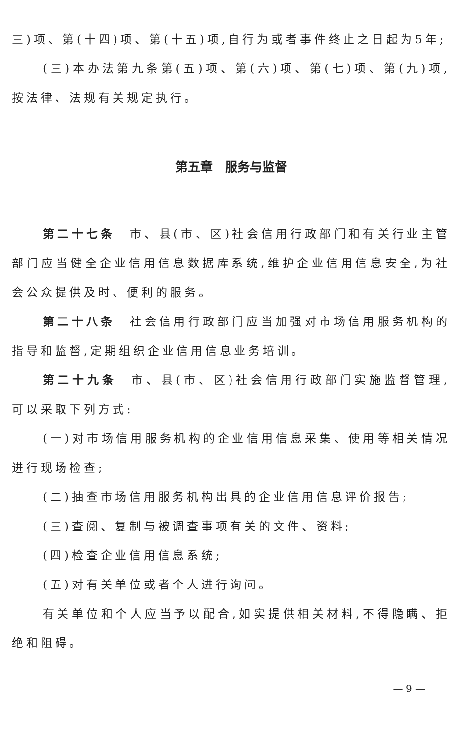三)项、第(十四)项、第(十五)项,自行为或者事件终止之日起为5年;
(三)本办法第九条第(五)项、第(六)项、第(七)项、第(九)项,按法律、法规有关规定执行。
第五章　服务与监督
第二十七条　市、县(市、区)社会信用行政部门和有关行业主管部门应当健全企业信用信息数据库系统,维护企业信用信息安全,为社会公众提供及时、便利的服务。
第二十八条　社会信用行政部门应当加强对市场信用服务机构的指导和监督,定期组织企业信用信息业务培训。
第二十九条　市、县(市、区)社会信用行政部门实施监督管理,可以采取下列方式:
(一)对市场信用服务机构的企业信用信息采集、使用等相关情况进行现场检查;
(二)抽查市场信用服务机构出具的企业信用信息评价报告;
(三)查阅、复制与被调查事项有关的文件、资料;
(四)检查企业信用信息系统;
(五)对有关单位或者个人进行询问。
有关单位和个人应当予以配合,如实提供相关材料,不得隐瞒、拒绝和阻碍。
— 9 —